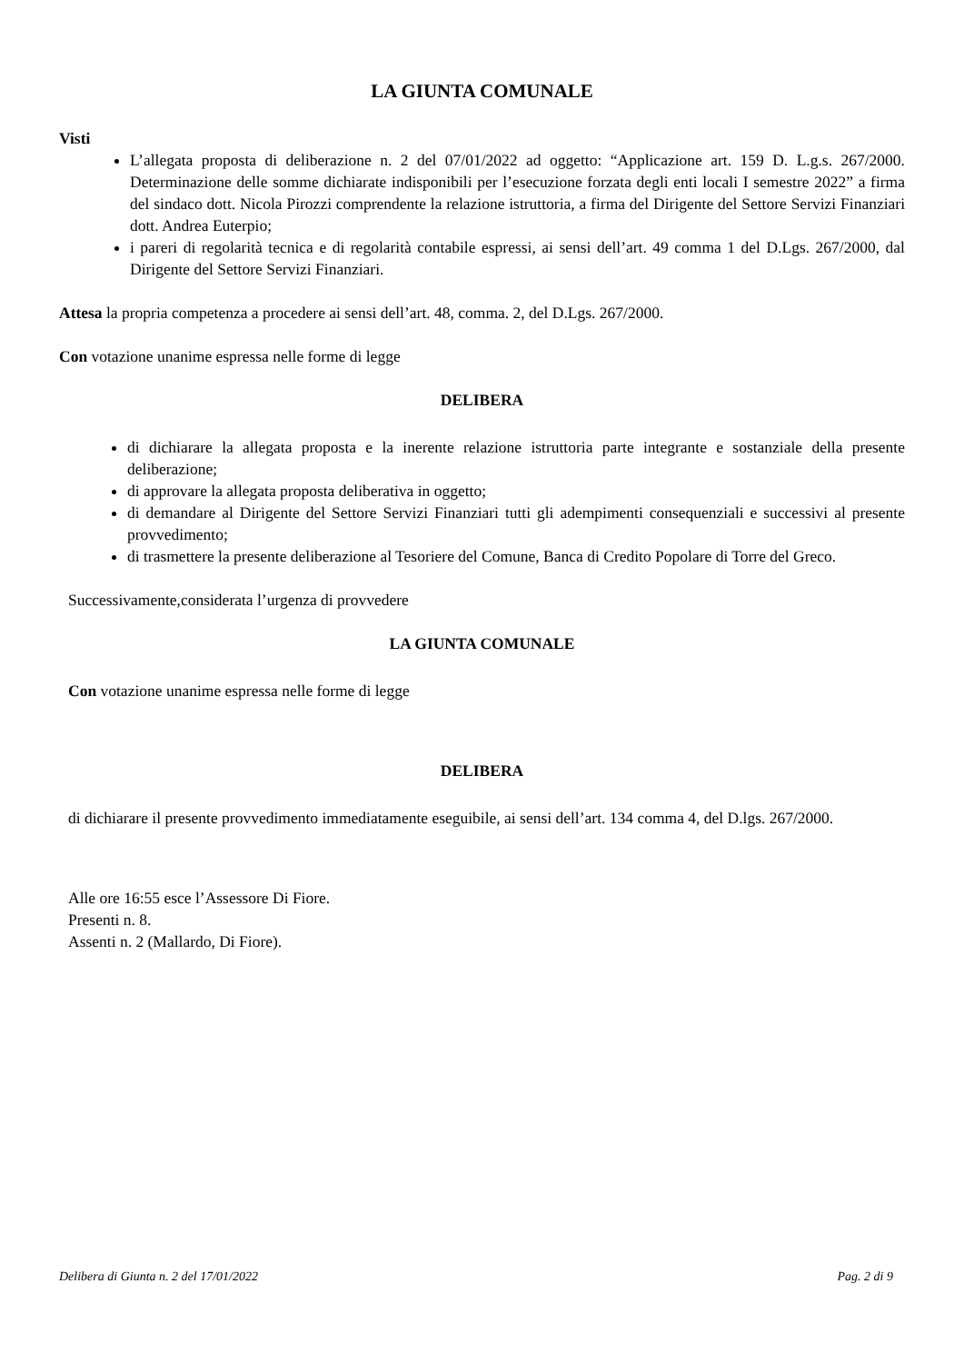LA GIUNTA COMUNALE
Visti
L’allegata proposta di deliberazione n. 2 del 07/01/2022 ad oggetto: “Applicazione art. 159 D. L.g.s. 267/2000. Determinazione delle somme dichiarate indisponibili per l’esecuzione forzata degli enti locali I semestre 2022” a firma del sindaco dott. Nicola Pirozzi comprendente la relazione istruttoria, a firma del Dirigente del Settore Servizi Finanziari dott. Andrea Euterpio;
i pareri di regolarità tecnica e di regolarità contabile espressi, ai sensi dell’art. 49 comma 1 del D.Lgs. 267/2000, dal Dirigente del Settore Servizi Finanziari.
Attesa la propria competenza a procedere ai sensi dell’art. 48, comma. 2, del D.Lgs. 267/2000.
Con votazione unanime espressa nelle forme di legge
DELIBERA
di dichiarare la allegata proposta e la inerente relazione istruttoria parte integrante e sostanziale della presente deliberazione;
di approvare la allegata proposta deliberativa in oggetto;
di demandare al Dirigente del Settore Servizi Finanziari tutti gli adempimenti consequenziali e successivi al presente provvedimento;
di trasmettere la presente deliberazione al Tesoriere del Comune, Banca di Credito Popolare di Torre del Greco.
Successivamente,considerata l’urgenza di provvedere
LA GIUNTA COMUNALE
Con votazione unanime espressa nelle forme di legge
DELIBERA
di dichiarare il presente provvedimento immediatamente eseguibile, ai sensi dell’art. 134 comma 4, del D.lgs. 267/2000.
Alle ore 16:55 esce l’Assessore Di Fiore.
Presenti n. 8.
Assenti n. 2 (Mallardo, Di Fiore).
Delibera di Giunta n. 2 del 17/01/2022 Pag. 2 di 9